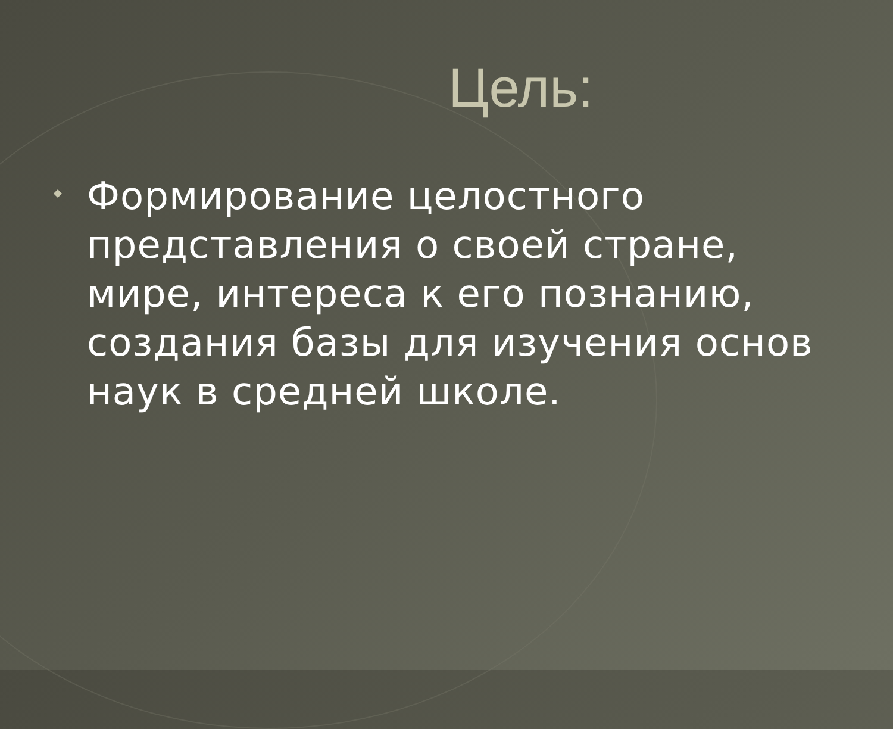Цель:
Формирование целостного представления о своей стране, мире, интереса к его познанию, создания базы для изучения основ наук в средней школе.